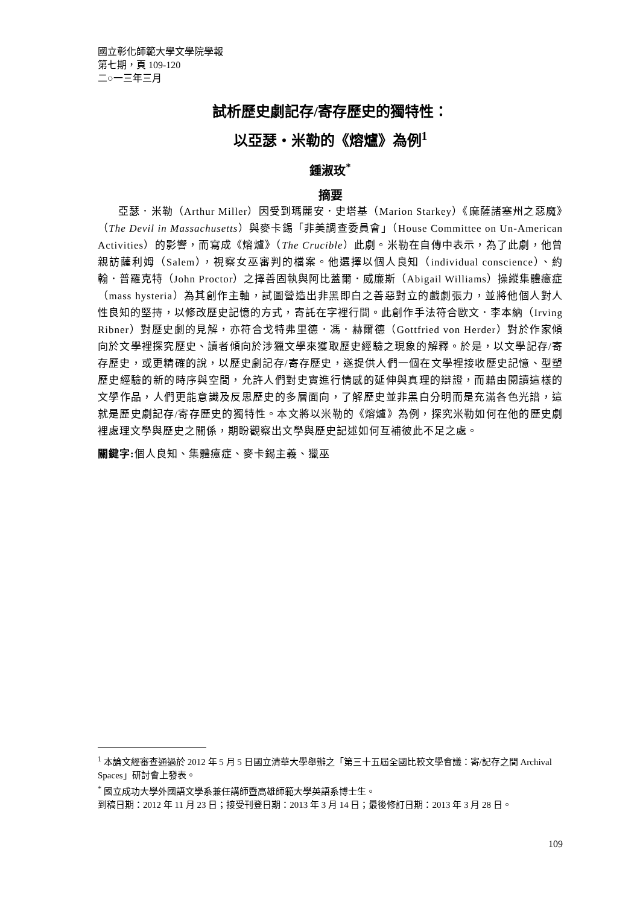國立彰化師範大學文學院學報
第七期，頁 109-120
二○一三年三月
試析歷史劇記存/寄存歷史的獨特性：
以亞瑟‧米勒的《熔爐》為例<sup>1</sup>
鍾淑玫<sup>*</sup>
摘要
亞瑟．米勒（Arthur Miller）因受到瑪麗安．史塔基（Marion Starkey）《麻薩諸塞州之惡魔》（The Devil in Massachusetts）與麥卡錫「非美調查委員會」（House Committee on Un-American Activities）的影響，而寫成《熔爐》（The Crucible）此劇。米勒在自傳中表示，為了此劇，他曾親訪薩利姆（Salem），視察女巫審判的檔案。他選擇以個人良知（individual conscience）、約翰．普羅克特（John Proctor）之擇善固執與阿比蓋爾．威廉斯（Abigail Williams）操縱集體癔症（mass hysteria）為其創作主軸，試圖營造出非黑即白之善惡對立的戲劇張力，並將他個人對人性良知的堅持，以修改歷史記憶的方式，寄託在字裡行間。此創作手法符合歐文．李本納（Irving Ribner）對歷史劇的見解，亦符合戈特弗里德．馮．赫爾德（Gottfried von Herder）對於作家傾向於文學裡探究歷史、讀者傾向於涉獵文學來獲取歷史經驗之現象的解釋。於是，以文學記存/寄存歷史，或更精確的說，以歷史劇記存/寄存歷史，遂提供人們一個在文學裡接收歷史記憶、型塑歷史經驗的新的時序與空間，允許人們對史實進行情感的延伸與真理的辯證，而藉由閱讀這樣的文學作品，人們更能意識及反思歷史的多層面向，了解歷史並非黑白分明而是充滿各色光譜，這就是歷史劇記存/寄存歷史的獨特性。本文將以米勒的《熔爐》為例，探究米勒如何在他的歷史劇裡處理文學與歷史之關係，期盼觀察出文學與歷史記述如何互補彼此不足之處。
關鍵字: 個人良知、集體癔症、麥卡錫主義、獵巫
<sup>1</sup> 本論文經審查通過於 2012 年 5 月 5 日國立清華大學舉辦之「第三十五屆全國比較文學會議：寄/記存之間 Archival Spaces」研討會上發表。
<sup>*</sup> 國立成功大學外國語文學系兼任講師暨高雄師範大學英語系博士生。
到稿日期：2012 年 11 月 23 日；接受刊登日期：2013 年 3 月 14 日；最後修訂日期：2013 年 3 月 28 日。
109